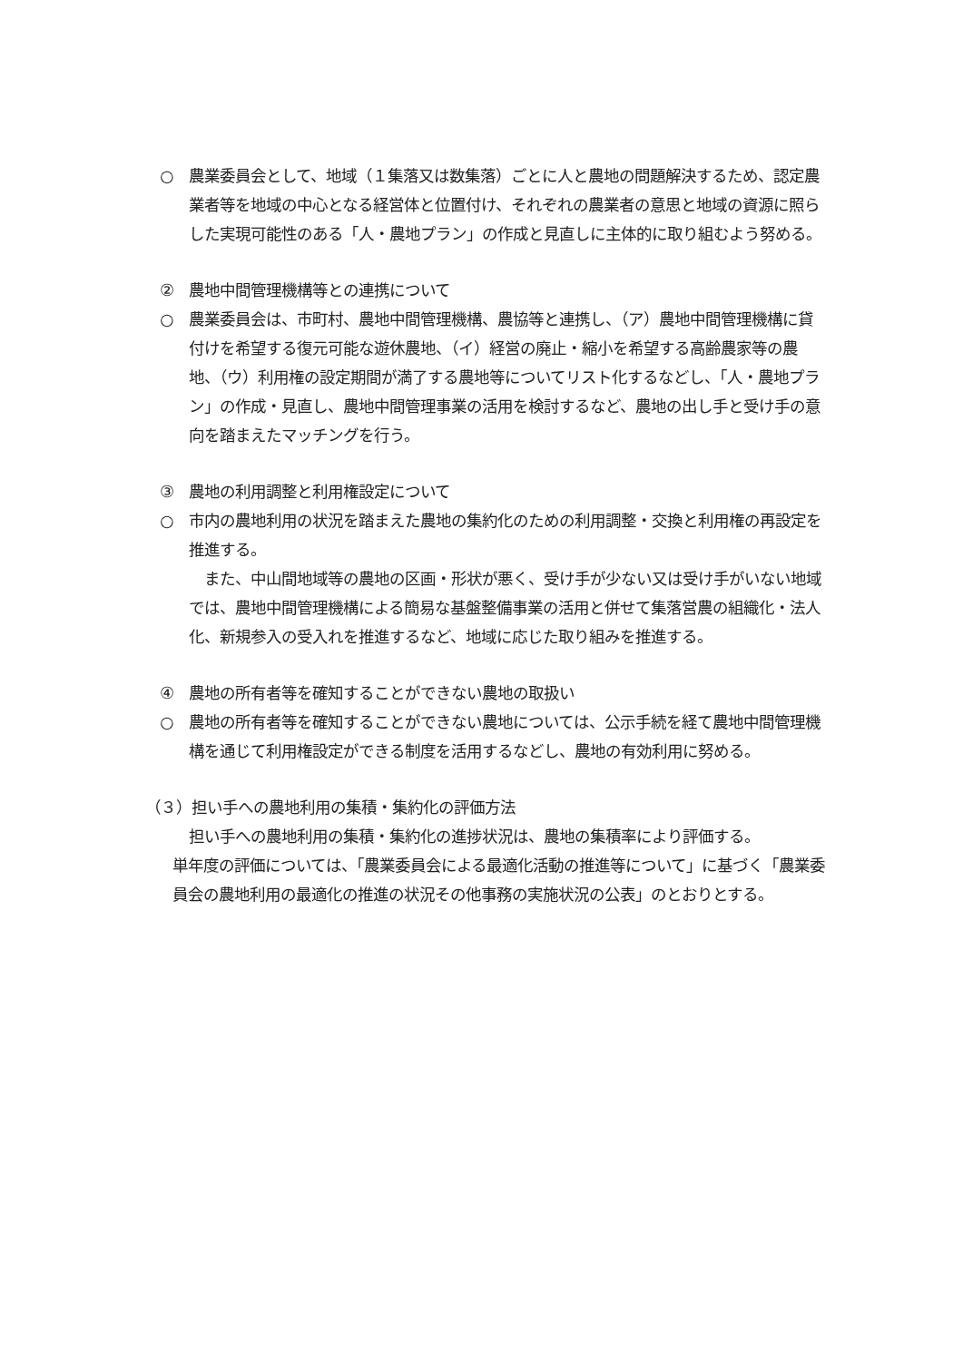○ 農業委員会として、地域（１集落又は数集落）ごとに人と農地の問題解決するため、認定農業者等を地域の中心となる経営体と位置付け、それぞれの農業者の意思と地域の資源に照らした実現可能性のある「人・農地プラン」の作成と見直しに主体的に取り組むよう努める。
② 農地中間管理機構等との連携について
○ 農業委員会は、市町村、農地中間管理機構、農協等と連携し、（ア）農地中間管理機構に貸付けを希望する復元可能な遊休農地、（イ）経営の廃止・縮小を希望する高齢農家等の農地、（ウ）利用権の設定期間が満了する農地等についてリスト化するなどし、「人・農地プラン」の作成・見直し、農地中間管理事業の活用を検討するなど、農地の出し手と受け手の意向を踏まえたマッチングを行う。
③ 農地の利用調整と利用権設定について
○ 市内の農地利用の状況を踏まえた農地の集約化のための利用調整・交換と利用権の再設定を推進する。
　また、中山間地域等の農地の区画・形状が悪く、受け手が少ない又は受け手がいない地域では、農地中間管理機構による簡易な基盤整備事業の活用と併せて集落営農の組織化・法人化、新規参入の受入れを推進するなど、地域に応じた取り組みを推進する。
④ 農地の所有者等を確知することができない農地の取扱い
○ 農地の所有者等を確知することができない農地については、公示手続を経て農地中間管理機構を通じて利用権設定ができる制度を活用するなどし、農地の有効利用に努める。
（３）担い手への農地利用の集積・集約化の評価方法
担い手への農地利用の集積・集約化の進捗状況は、農地の集積率により評価する。
単年度の評価については、「農業委員会による最適化活動の推進等について」に基づく「農業委員会の農地利用の最適化の推進の状況その他事務の実施状況の公表」のとおりとする。